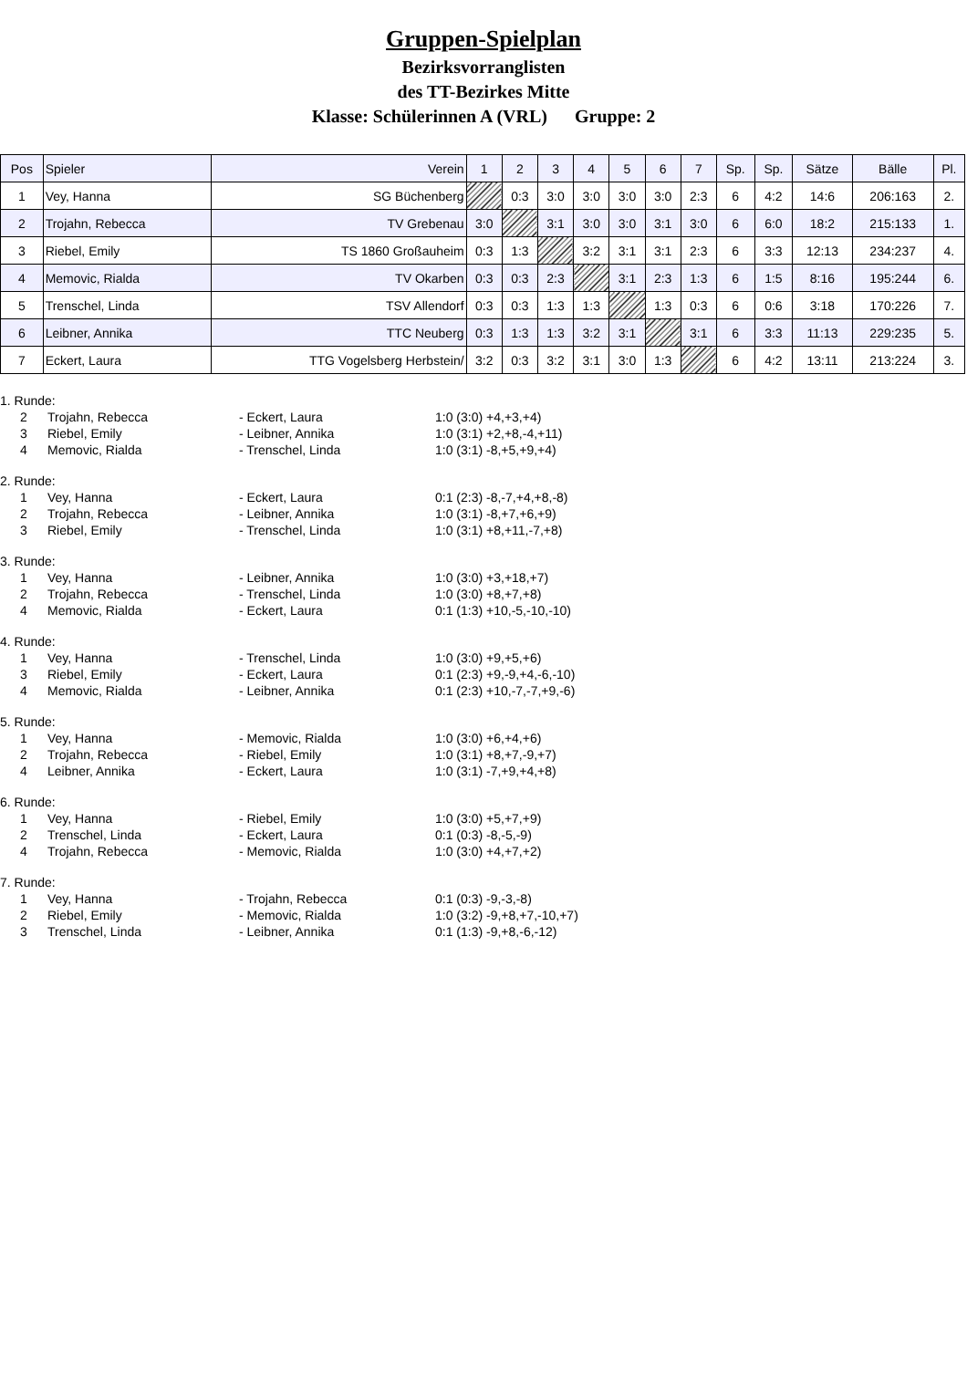Gruppen-Spielplan
Bezirksvorranglisten
des TT-Bezirkes Mitte
Klasse: Schülerinnen A (VRL) Gruppe: 2
| Pos | Spieler | Verein | 1 | 2 | 3 | 4 | 5 | 6 | 7 | Sp. | Sp. | Sätze | Bälle | Pl. |
| --- | --- | --- | --- | --- | --- | --- | --- | --- | --- | --- | --- | --- | --- | --- |
| 1 | Vey, Hanna | SG Büchenberg | | 0:3 | 3:0 | 3:0 | 3:0 | 3:0 | 2:3 | 6 | 4:2 | 14:6 | 206:163 | 2. |
| 2 | Trojahn, Rebecca | TV Grebenau | 3:0 | | 3:1 | 3:0 | 3:0 | 3:1 | 3:0 | 6 | 6:0 | 18:2 | 215:133 | 1. |
| 3 | Riebel, Emily | TS 1860 Großauheim | 0:3 | 1:3 | | 3:2 | 3:1 | 3:1 | 2:3 | 6 | 3:3 | 12:13 | 234:237 | 4. |
| 4 | Memovic, Rialda | TV Okarben | 0:3 | 0:3 | 2:3 | | 3:1 | 2:3 | 1:3 | 6 | 1:5 | 8:16 | 195:244 | 6. |
| 5 | Trenschel, Linda | TSV Allendorf | 0:3 | 0:3 | 1:3 | 1:3 | | 1:3 | 0:3 | 6 | 0:6 | 3:18 | 170:226 | 7. |
| 6 | Leibner, Annika | TTC Neuberg | 0:3 | 1:3 | 1:3 | 3:2 | 3:1 | | 3:1 | 6 | 3:3 | 11:13 | 229:235 | 5. |
| 7 | Eckert, Laura | TTG Vogelsberg Herbstein/ | 3:2 | 0:3 | 3:2 | 3:1 | 3:0 | 1:3 | | 6 | 4:2 | 13:11 | 213:224 | 3. |
| 1. Runde: | | | |
| 2 | Trojahn, Rebecca | - Eckert, Laura | 1:0 (3:0) +4,+3,+4) |
| 3 | Riebel, Emily | - Leibner, Annika | 1:0 (3:1) +2,+8,-4,+11) |
| 4 | Memovic, Rialda | - Trenschel, Linda | 1:0 (3:1) -8,+5,+9,+4) |
| 2. Runde: | | | |
| 1 | Vey, Hanna | - Eckert, Laura | 0:1 (2:3) -8,-7,+4,+8,-8) |
| 2 | Trojahn, Rebecca | - Leibner, Annika | 1:0 (3:1) -8,+7,+6,+9) |
| 3 | Riebel, Emily | - Trenschel, Linda | 1:0 (3:1) +8,+11,-7,+8) |
| 3. Runde: | | | |
| 1 | Vey, Hanna | - Leibner, Annika | 1:0 (3:0) +3,+18,+7) |
| 2 | Trojahn, Rebecca | - Trenschel, Linda | 1:0 (3:0) +8,+7,+8) |
| 4 | Memovic, Rialda | - Eckert, Laura | 0:1 (1:3) +10,-5,-10,-10) |
| 4. Runde: | | | |
| 1 | Vey, Hanna | - Trenschel, Linda | 1:0 (3:0) +9,+5,+6) |
| 3 | Riebel, Emily | - Eckert, Laura | 0:1 (2:3) +9,-9,+4,-6,-10) |
| 4 | Memovic, Rialda | - Leibner, Annika | 0:1 (2:3) +10,-7,-7,+9,-6) |
| 5. Runde: | | | |
| 1 | Vey, Hanna | - Memovic, Rialda | 1:0 (3:0) +6,+4,+6) |
| 2 | Trojahn, Rebecca | - Riebel, Emily | 1:0 (3:1) +8,+7,-9,+7) |
| 4 | Leibner, Annika | - Eckert, Laura | 1:0 (3:1) -7,+9,+4,+8) |
| 6. Runde: | | | |
| 1 | Vey, Hanna | - Riebel, Emily | 1:0 (3:0) +5,+7,+9) |
| 2 | Trenschel, Linda | - Eckert, Laura | 0:1 (0:3) -8,-5,-9) |
| 4 | Trojahn, Rebecca | - Memovic, Rialda | 1:0 (3:0) +4,+7,+2) |
| 7. Runde: | | | |
| 1 | Vey, Hanna | - Trojahn, Rebecca | 0:1 (0:3) -9,-3,-8) |
| 2 | Riebel, Emily | - Memovic, Rialda | 1:0 (3:2) -9,+8,+7,-10,+7) |
| 3 | Trenschel, Linda | - Leibner, Annika | 0:1 (1:3) -9,+8,-6,-12) |